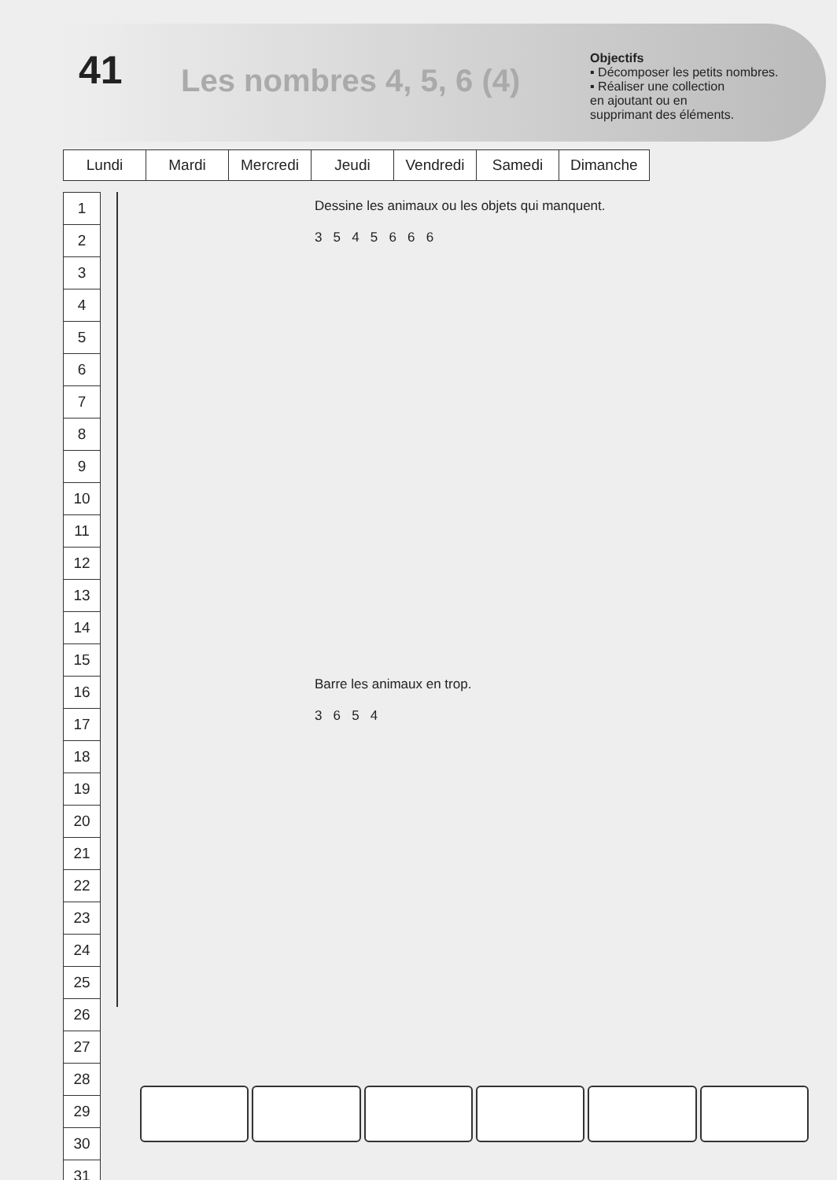41
Les nombres 4, 5, 6 (4)
Objectifs
▪ Décomposer les petits nombres.
▪ Réaliser une collection
en ajoutant ou en
supprimant des éléments.
| Lundi | Mardi | Mercredi | Jeudi | Vendredi | Samedi | Dimanche |
| 1 |
| 2 |
| 3 |
| 4 |
| 5 |
| 6 |
| 7 |
| 8 |
| 9 |
| 10 |
| 11 |
| 12 |
| 13 |
| 14 |
| 15 |
| 16 |
| 17 |
| 18 |
| 19 |
| 20 |
| 21 |
| 22 |
| 23 |
| 24 |
| 25 |
| 26 |
| 27 |
| 28 |
| 29 |
| 30 |
| 31 |
Dessine les animaux ou les objets qui manquent.
3 5 4 5 6 6 6
Barre les animaux en trop.
3 6 5 4